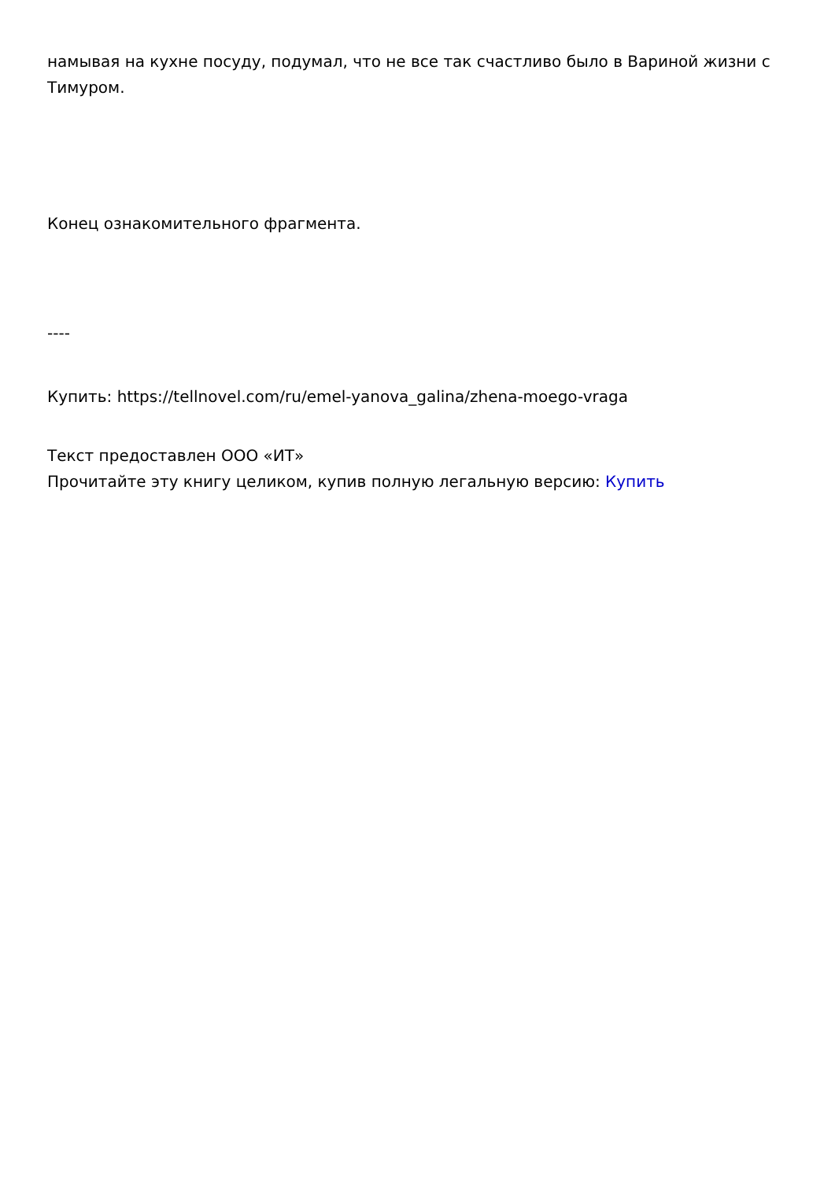намывая на кухне посуду, подумал, что не все так счастливо было в Вариной жизни с Тимуром.
Конец ознакомительного фрагмента.
----
Купить: https://tellnovel.com/ru/emel-yanova_galina/zhena-moego-vraga
Текст предоставлен ООО «ИТ»
Прочитайте эту книгу целиком, купив полную легальную версию: Купить